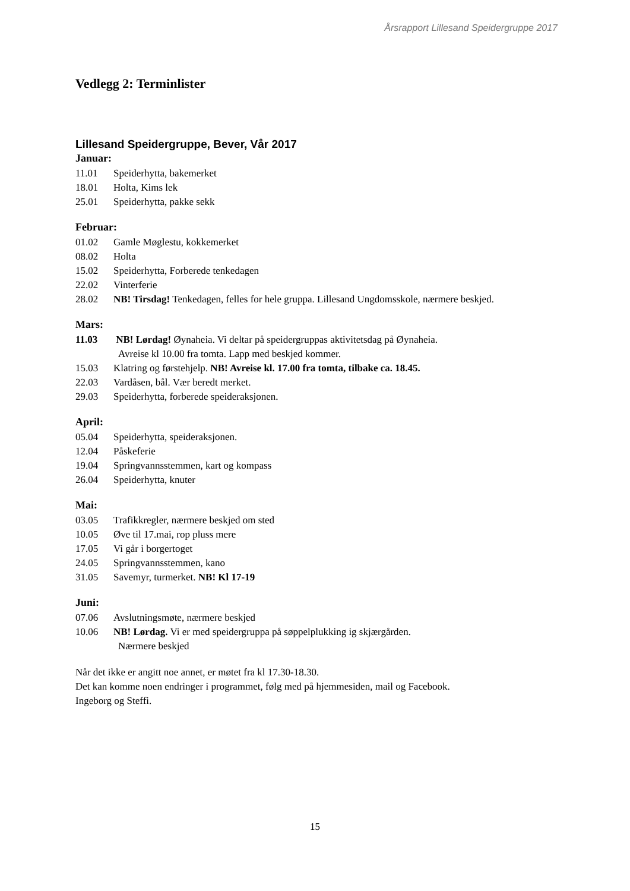Årsrapport Lillesand Speidergruppe 2017
Vedlegg 2: Terminlister
Lillesand Speidergruppe, Bever, Vår 2017
Januar:
11.01 Speiderhytta, bakemerket
18.01 Holta, Kims lek
25.01 Speiderhytta, pakke sekk
Februar:
01.02 Gamle Møglestu, kokkemerket
08.02 Holta
15.02 Speiderhytta, Forberede tenkedagen
22.02 Vinterferie
28.02 NB! Tirsdag! Tenkedagen, felles for hele gruppa. Lillesand Ungdomsskole, nærmere beskjed.
Mars:
11.03 NB! Lørdag! Øynaheia. Vi deltar på speidergruppas aktivitetsdag på Øynaheia.
Avreise kl 10.00 fra tomta. Lapp med beskjed kommer.
15.03 Klatring og førstehjelp. NB! Avreise kl. 17.00 fra tomta, tilbake ca. 18.45.
22.03 Vardåsen, bål. Vær beredt merket.
29.03 Speiderhytta, forberede speideraksjonen.
April:
05.04 Speiderhytta, speideraksjonen.
12.04 Påskeferie
19.04 Springvannsstemmen, kart og kompass
26.04 Speiderhytta, knuter
Mai:
03.05 Trafikkregler, nærmere beskjed om sted
10.05 Øve til 17.mai, rop pluss mere
17.05 Vi går i borgertoget
24.05 Springvannsstemmen, kano
31.05 Savemyr, turmerket. NB! Kl 17-19
Juni:
07.06 Avslutningsmøte, nærmere beskjed
10.06 NB! Lørdag. Vi er med speidergruppa på søppelplukking ig skjærgården.
Nærmere beskjed
Når det ikke er angitt noe annet, er møtet fra kl 17.30-18.30.
Det kan komme noen endringer i programmet, følg med på hjemmesiden, mail og Facebook.
Ingeborg og Steffi.
15